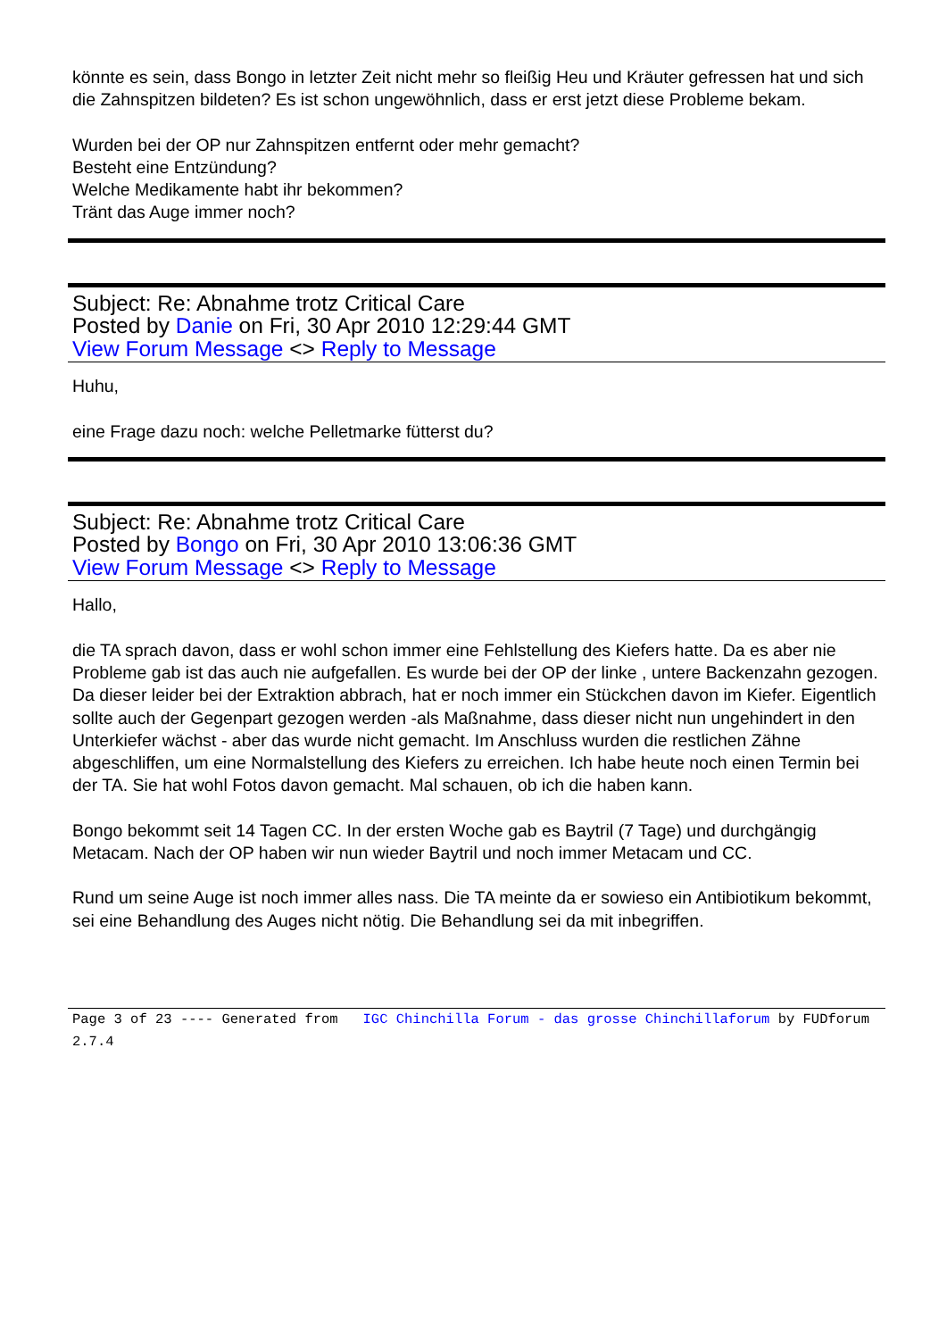könnte es sein, dass Bongo in letzter Zeit nicht mehr so fleißig Heu und Kräuter gefressen hat und sich die Zahnspitzen bildeten? Es ist schon ungewöhnlich, dass er erst jetzt diese Probleme bekam.
Wurden bei der OP nur Zahnspitzen entfernt oder mehr gemacht?
Besteht eine Entzündung?
Welche Medikamente habt ihr bekommen?
Tränt das Auge immer noch?
Subject: Re: Abnahme trotz Critical Care
Posted by Danie on Fri, 30 Apr 2010 12:29:44 GMT
View Forum Message <> Reply to Message
Huhu,
eine Frage dazu noch: welche Pelletmarke fütterst du?
Subject: Re: Abnahme trotz Critical Care
Posted by Bongo on Fri, 30 Apr 2010 13:06:36 GMT
View Forum Message <> Reply to Message
Hallo,
die TA sprach davon, dass er wohl schon immer eine Fehlstellung des Kiefers hatte. Da es aber nie Probleme gab ist das auch nie aufgefallen. Es wurde bei der OP der linke , untere Backenzahn gezogen. Da dieser leider bei der Extraktion abbrach, hat er noch immer ein Stückchen davon im Kiefer. Eigentlich sollte auch der Gegenpart gezogen werden -als Maßnahme, dass dieser nicht nun ungehindert in den Unterkiefer wächst - aber das wurde nicht gemacht. Im Anschluss wurden die restlichen Zähne abgeschliffen, um eine Normalstellung des Kiefers zu erreichen. Ich habe heute noch einen Termin bei der TA. Sie hat wohl Fotos davon gemacht. Mal schauen, ob ich die haben kann.
Bongo bekommt seit 14 Tagen CC. In der ersten Woche gab es Baytril (7 Tage) und durchgängig Metacam. Nach der OP haben wir nun wieder Baytril und noch immer Metacam und CC.
Rund um seine Auge ist noch immer alles nass. Die TA meinte da er sowieso ein Antibiotikum bekommt, sei eine Behandlung des Auges nicht nötig. Die Behandlung sei da mit inbegriffen.
Page 3 of 23 ---- Generated from IGC Chinchilla Forum - das grosse Chinchillaforum by FUDforum 2.7.4